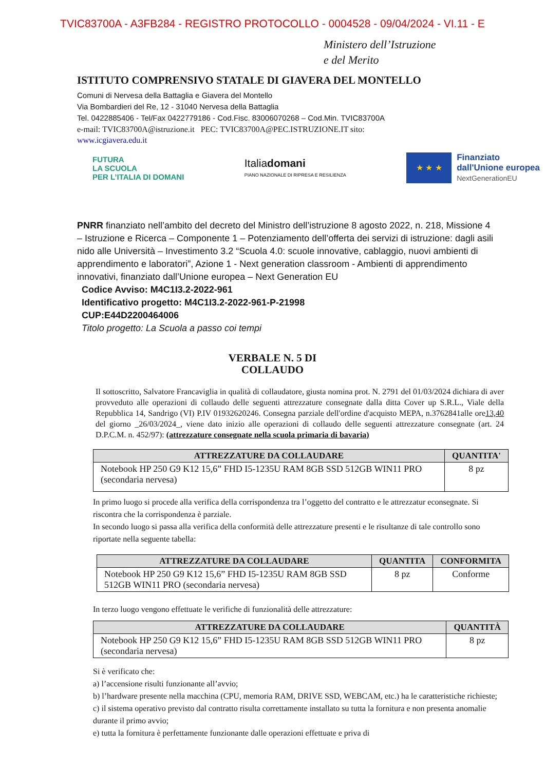TVIC83700A - A3FB284 - REGISTRO PROTOCOLLO - 0004528 - 09/04/2024 - VI.11 - E
Ministero dell’Istruzione
e del Merito
ISTITUTO COMPRENSIVO STATALE DI GIAVERA DEL MONTELLO
Comuni di Nervesa della Battaglia e Giavera del Montello
Via Bombardieri del Re, 12 - 31040 Nervesa della Battaglia
Tel. 0422885406 - Tel/Fax 0422779186 - Cod.Fisc. 83006070268 – Cod.Min. TVIC83700A
e-mail: TVIC83700A@istruzione.it PEC: TVIC83700A@PEC.ISTRUZIONE.IT sito:
www.icgiavera.edu.it
FUTURA
LA SCUOLA
PER L’ITALIA DI DOMANI
Italiadomani
PIANO NAZIONALE DI RIPRESA E RESILIENZA
★ ★ ★
Finanziato
dall'Unione europea
NextGenerationEU
PNRR finanziato nell’ambito del decreto del Ministro dell’istruzione 8 agosto 2022, n. 218, Missione 4 – Istruzione e Ricerca – Componente 1 – Potenziamento dell’offerta dei servizi di istruzione: dagli asili nido alle Università – Investimento 3.2 “Scuola 4.0: scuole innovative, cablaggio, nuovi ambienti di apprendimento e laboratori”, Azione 1 - Next generation classroom - Ambienti di apprendimento innovativi, finanziato dall’Unione europea – Next Generation EU
Codice Avviso: M4C1I3.2-2022-961
Identificativo progetto: M4C1I3.2-2022-961-P-21998
CUP:E44D2200464006
Titolo progetto: La Scuola a passo coi tempi
VERBALE N. 5 DI
COLLAUDO
Il sottoscritto, Salvatore Francaviglia in qualità di collaudatore, giusta nomina prot. N. 2791 del 01/03/2024 dichiara di aver provveduto alle operazioni di collaudo delle seguenti attrezzature consegnate dalla ditta Cover up S.R.L., Viale della Repubblica 14, Sandrigo (VI) P.IV 01932620246. Consegna parziale dell'ordine d'acquisto MEPA, n.3762841alle ore13,40 del giorno _26/03/2024_, viene dato inizio alle operazioni di collaudo delle seguenti attrezzature consegnate (art. 24 D.P.C.M. n. 452/97): (attrezzature consegnate nella scuola primaria di bavaria)
| ATTREZZATURE DA COLLAUDARE | QUANTITA' |
| --- | --- |
| Notebook HP 250 G9 K12 15,6” FHD I5-1235U RAM 8GB SSD 512GB WIN11 PRO (secondaria nervesa) | 8 pz |
In primo luogo si procede alla verifica della corrispondenza tra l’oggetto del contratto e le attrezzatur econsegnate. Si riscontra che la corrispondenza è parziale.
In secondo luogo si passa alla verifica della conformità delle attrezzature presenti e le risultanze di tale controllo sono riportate nella seguente tabella:
| ATTREZZATURE DA COLLAUDARE | QUANTITA | CONFORMITA |
| --- | --- | --- |
| Notebook HP 250 G9 K12 15,6” FHD I5-1235U RAM 8GB SSD 512GB WIN11 PRO (secondaria nervesa) | 8 pz | Conforme |
In terzo luogo vengono effettuate le verifiche di funzionalità delle attrezzature:
| ATTREZZATURE DA COLLAUDARE | QUANTITÀ |
| --- | --- |
| Notebook HP 250 G9 K12 15,6” FHD I5-1235U RAM 8GB SSD 512GB WIN11 PRO (secondaria nervesa) | 8 pz |
Si è verificato che:
a) l’accensione risulti funzionante all’avvio;
b) l’hardware presente nella macchina (CPU, memoria RAM, DRIVE SSD, WEBCAM, etc.) ha le caratteristiche richieste;
c) il sistema operativo previsto dal contratto risulta correttamente installato su tutta la fornitura e non presenta anomalie durante il primo avvio;
e) tutta la fornitura è perfettamente funzionante dalle operazioni effettuate e priva di